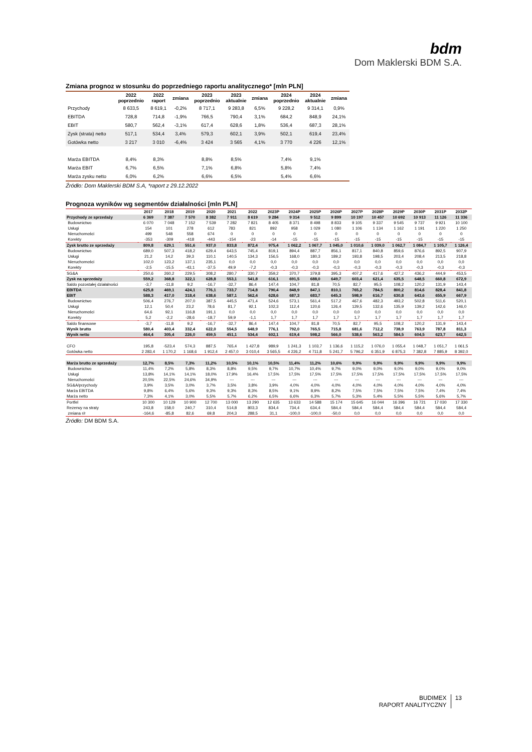bdm
Dom Maklerski BDM S.A.
Zmiana prognoz w stosunku do poprzedniego raportu analitycznego* [mln PLN]
| | 2022 poprzednio | 2022 raport | zmiana | 2023 poprzednio | 2023 aktualnie | zmiana | 2024 poprzednio | 2024 aktualnie | zmiana |
| --- | --- | --- | --- | --- | --- | --- | --- | --- | --- |
| Przychody | 8 633,5 | 8 619,1 | -0,2% | 8 717,1 | 9 283,8 | 6,5% | 9 228,2 | 9 314,1 | 0,9% |
| EBITDA | 728,8 | 714,8 | -1,9% | 766,5 | 790,4 | 3,1% | 684,2 | 848,9 | 24,1% |
| EBIT | 580,7 | 562,4 | -3,1% | 617,4 | 628,6 | 1,8% | 536,4 | 687,3 | 28,1% |
| Zysk (strata) netto | 517,1 | 534,4 | 3,4% | 579,3 | 602,1 | 3,9% | 502,1 | 619,4 | 23,4% |
| Gotówka netto | 3 217 | 3 010 | -6,4% | 3 424 | 3 565 | 4,1% | 3 770 | 4 226 | 12,1% |
| Marża EBITDA | 8,4% | 8,3% | | 8,8% | 8,5% | | 7,4% | 9,1% | |
| Marża EBIT | 6,7% | 6,5% | | 7,1% | 6,8% | | 5,8% | 7,4% | |
| Marża zysku netto | 6,0% | 6,2% | | 6,6% | 6,5% | | 5,4% | 6,6% | |
Źródło: Dom Maklerski BDM S.A, *raport z 29.12.2022
Prognoza wyników wg segmentów działalności [mln PLN]
| | 2017 | 2018 | 2019 | 2020 | 2021 | 2022 | 2023P | 2024P | 2025P | 2026P | 2027P | 2028P | 2029P | 2030P | 2031P | 2032P |
| --- | --- | --- | --- | --- | --- | --- | --- | --- | --- | --- | --- | --- | --- | --- | --- | --- |
| Przychody ze sprzedaży | 6 369 | 7 387 | 7 570 | 8 382 | 7 911 | 8 619 | 9 284 | 9 314 | 9 512 | 9 899 | 10 197 | 10 457 | 10 692 | 10 913 | 11 126 | 11 336 |
| Budownictwo | 6 070 | 7 048 | 7 152 | 7 539 | 7 282 | 7 821 | 8 405 | 8 371 | 8 498 | 8 833 | 9 105 | 9 337 | 9 545 | 9 737 | 9 921 | 10 100 |
| Usługi | 154 | 101 | 278 | 612 | 783 | 821 | 892 | 958 | 1 029 | 1 080 | 1 106 | 1 134 | 1 162 | 1 191 | 1 220 | 1 250 |
| Nieruchomości | 499 | 548 | 558 | 674 | 0 | 0 | 0 | 0 | 0 | 0 | 0 | 0 | 0 | 0 | 0 | 0 |
| Korekty | -353 | -309 | -418 | -443 | -154 | -23 | -14 | -15 | -15 | -15 | -15 | -15 | -15 | -15 | -15 | -15 |
| Zysk brutto ze sprzedaży | 809,8 | 629,1 | 551,6 | 937,0 | 833,8 | 872,4 | 975,4 | 1 062,2 | 1 067,7 | 1 045,0 | 1 010,6 | 1 039,0 | 1 062,7 | 1 084,7 | 1 105,7 | 1 126,4 |
| Budownictwo | 689,0 | 507,3 | 418,2 | 629,4 | 643,5 | 745,4 | 819,1 | 894,4 | 887,7 | 856,1 | 817,1 | 840,8 | 859,6 | 876,6 | 892,5 | 907,9 |
| Usługi | 21,2 | 14,2 | 39,3 | 110,1 | 140,5 | 134,3 | 156,5 | 168,0 | 180,3 | 189,2 | 193,8 | 198,5 | 203,4 | 208,4 | 213,5 | 218,8 |
| Nieruchomości | 102,0 | 123,2 | 137,1 | 235,1 | 0,0 | 0,0 | 0,0 | 0,0 | 0,0 | 0,0 | 0,0 | 0,0 | 0,0 | 0,0 | 0,0 | 0,0 |
| Korekty | -2,5 | -15,5 | -43,1 | -37,5 | 49,9 | -7,2 | -0,3 | -0,3 | -0,3 | -0,3 | -0,3 | -0,3 | -0,3 | -0,3 | -0,3 | -0,3 |
| SG&A | 250,6 | 260,2 | 229,5 | 308,2 | 280,7 | 330,7 | 359,2 | 370,7 | 379,8 | 395,3 | 407,2 | 417,6 | 427,2 | 436,2 | 444,9 | 453,5 |
| Zysk na sprzedaży | 559,2 | 368,8 | 322,1 | 628,8 | 553,1 | 541,8 | 616,1 | 691,5 | 688,0 | 649,7 | 603,4 | 621,4 | 635,5 | 648,5 | 660,8 | 672,9 |
| Saldo pozostałej działalności | -3,7 | -11,8 | 9,2 | -16,7 | -32,7 | 86,4 | 147,4 | 104,7 | 81,8 | 70,5 | 82,7 | 95,5 | 108,2 | 120,2 | 131,9 | 143,4 |
| EBITDA | 625,8 | 469,1 | 424,1 | 776,1 | 733,7 | 714,8 | 790,4 | 848,9 | 847,1 | 810,1 | 765,2 | 784,5 | 800,2 | 814,6 | 828,4 | 841,8 |
| EBIT | 588,3 | 417,0 | 318,4 | 638,6 | 587,1 | 562,4 | 628,6 | 687,3 | 683,7 | 645,3 | 598,9 | 616,7 | 630,8 | 643,6 | 655,9 | 667,9 |
| Budownictwo | 506,4 | 276,7 | 207,0 | 387,5 | 445,5 | 471,4 | 524,6 | 573,1 | 561,4 | 517,2 | 467,6 | 482,3 | 493,2 | 502,8 | 511,6 | 520,1 |
| Usługi | 12,1 | 50,4 | 23,2 | 78,6 | 81,7 | 92,1 | 102,3 | 112,4 | 120,6 | 126,4 | 129,5 | 132,6 | 135,9 | 139,2 | 142,6 | 146,0 |
| Nieruchomości | 64,6 | 92,1 | 116,8 | 191,1 | 0,0 | 0,0 | 0,0 | 0,0 | 0,0 | 0,0 | 0,0 | 0,0 | 0,0 | 0,0 | 0,0 | 0,0 |
| Korekty | 5,2 | -2,2 | -28,6 | -18,7 | 59,9 | -1,1 | 1,7 | 1,7 | 1,7 | 1,7 | 1,7 | 1,7 | 1,7 | 1,7 | 1,7 | 1,7 |
| Saldo finansowe | -3,7 | -11,8 | 9,2 | -16,7 | -32,7 | 86,4 | 147,4 | 104,7 | 81,8 | 70,5 | 82,7 | 95,5 | 108,2 | 120,2 | 131,9 | 143,4 |
| Wynik brutto | 580,4 | 403,4 | 332,4 | 622,0 | 554,5 | 648,9 | 776,1 | 792,0 | 765,5 | 715,8 | 681,6 | 712,2 | 738,9 | 763,9 | 787,8 | 811,3 |
| Wynik netto | 464,4 | 305,4 | 226,0 | 459,5 | 451,1 | 534,4 | 602,1 | 619,4 | 598,2 | 566,0 | 538,6 | 563,2 | 584,5 | 604,5 | 623,7 | 642,5 |
| CFO | 195,8 | -523,4 | 574,3 | 887,5 | 765,4 | 1 427,8 | 989,9 | 1 241,3 | 1 103,7 | 1 136,6 | 1 115,2 | 1 076,0 | 1 055,4 | 1 048,7 | 1 051,7 | 1 061,5 |
| Gotówka netto | 2 283,4 | 1 170,2 | 1 168,6 | 1 912,4 | 2 457,0 | 3 010,4 | 3 565,5 | 4 226,2 | 4 711,8 | 5 241,7 | 5 796,2 | 6 351,9 | 6 875,3 | 7 382,8 | 7 885,9 | 8 392,0 |
| Marża brutto ze sprzedaży | 12,7% | 8,5% | 7,3% | 11,2% | 10,5% | 10,1% | 10,5% | 11,4% | 11,2% | 10,6% | 9,9% | 9,9% | 9,9% | 9,9% | 9,9% | 9,9% |
| Budownictwo | 11,4% | 7,2% | 5,8% | 8,3% | 8,8% | 9,5% | 9,7% | 10,7% | 10,4% | 9,7% | 9,0% | 9,0% | 9,0% | 9,0% | 9,0% | 9,0% |
| Usługi | 13,8% | 14,1% | 14,1% | 18,0% | 17,9% | 16,4% | 17,5% | 17,5% | 17,5% | 17,5% | 17,5% | 17,5% | 17,5% | 17,5% | 17,5% | 17,5% |
| Nieruchomości | 20,5% | 22,5% | 24,6% | 34,9% | --- | --- | --- | --- | --- | --- | --- | --- | --- | --- | --- | --- |
| SG&A/przychody | 3,9% | 3,5% | 3,0% | 3,7% | 3,5% | 3,8% | 3,9% | 4,0% | 4,0% | 4,0% | 4,0% | 4,0% | 4,0% | 4,0% | 4,0% | 4,0% |
| Marża EBITDA | 9,8% | 6,4% | 5,6% | 9,3% | 9,3% | 8,3% | 8,5% | 9,1% | 8,9% | 8,2% | 7,5% | 7,5% | 7,5% | 7,5% | 7,4% | 7,4% |
| Marża netto | 7,3% | 4,1% | 3,0% | 5,5% | 5,7% | 6,2% | 6,5% | 6,6% | 6,3% | 5,7% | 5,3% | 5,4% | 5,5% | 5,5% | 5,6% | 5,7% |
| Portfel | 10 300 | 10 129 | 10 900 | 12 700 | 13 000 | 13 290 | 12 635 | 13 633 | 14 588 | 15 174 | 15 645 | 16 044 | 16 396 | 16 721 | 17 030 | 17 330 |
| Rezerwy na straty | 243,8 | 158,0 | 240,7 | 310,4 | 514,8 | 803,3 | 834,4 | 734,4 | 634,4 | 584,4 | 584,4 | 584,4 | 584,4 | 584,4 | 584,4 | 584,4 |
| zmiana r/r | -164,6 | -85,8 | 82,6 | 69,8 | 204,3 | 288,5 | 31,1 | -100,0 | -100,0 | -50,0 | 0,0 | 0,0 | 0,0 | 0,0 | 0,0 | 0,0 |
Źródło: DM BDM S.A.
BUDIMEX
RAPORT ANALITYCZNY
13